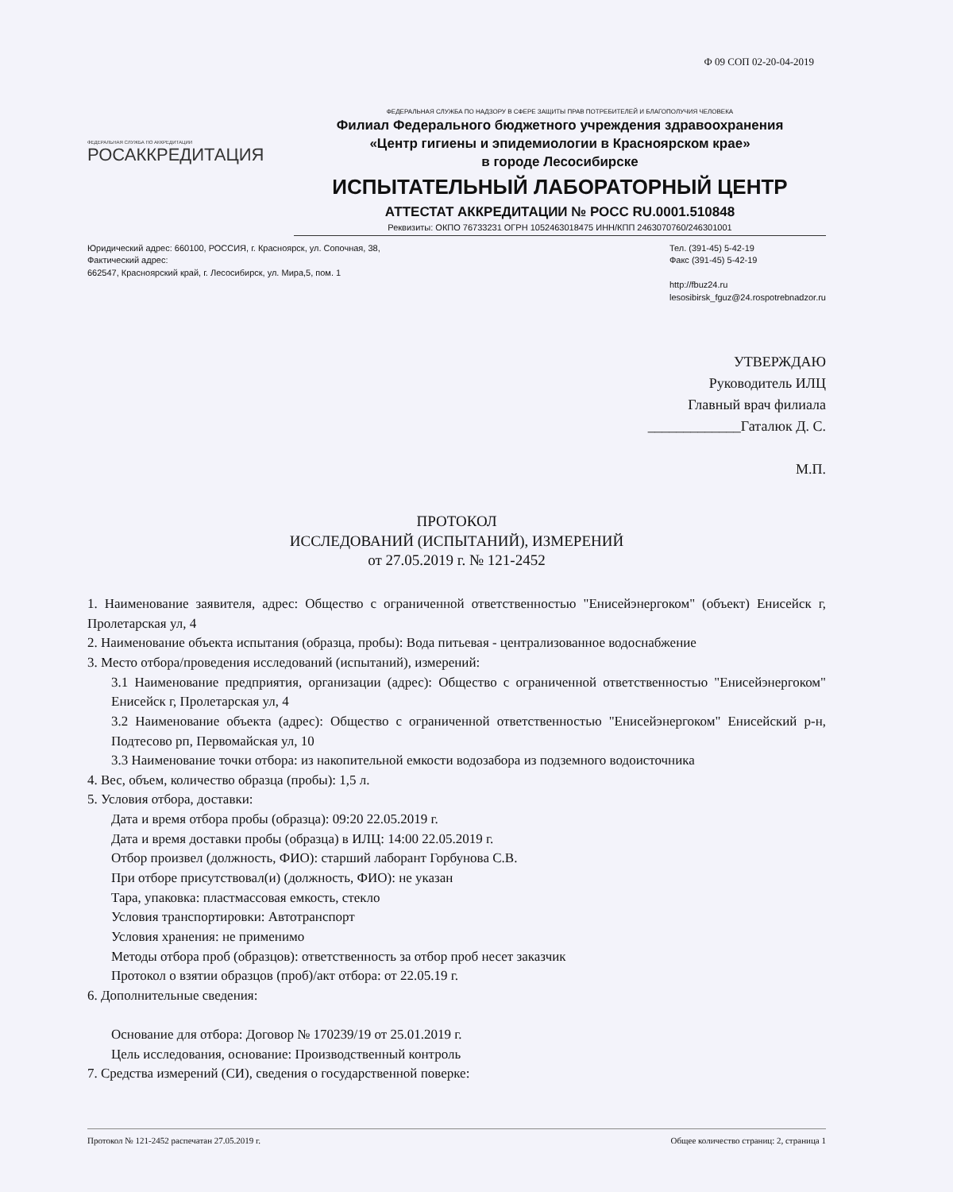Ф 09 СОП 02-20-04-2019
ФЕДЕРАЛЬНАЯ СЛУЖБА ПО АККРЕДИТАЦИИ
РОСАККРЕДИТАЦИЯ
ФЕДЕРАЛЬНАЯ СЛУЖБА ПО НАДЗОРУ В СФЕРЕ ЗАЩИТЫ ПРАВ ПОТРЕБИТЕЛЕЙ И БЛАГОПОЛУЧИЯ ЧЕЛОВЕКА
Филиал Федерального бюджетного учреждения здравоохранения
«Центр гигиены и эпидемиологии в Красноярском крае»
в городе Лесосибирске
ИСПЫТАТЕЛЬНЫЙ ЛАБОРАТОРНЫЙ ЦЕНТР
АТТЕСТАТ АККРЕДИТАЦИИ № РОСС RU.0001.510848
Реквизиты: ОКПО 76733231 ОГРН 1052463018475 ИНН/КПП 2463070760/246301001
Юридический адрес: 660100, РОССИЯ, г. Красноярск, ул. Сопочная, 38,
Фактический адрес:
662547, Красноярский край, г. Лесосибирск, ул. Мира,5, пом. 1
Тел. (391-45) 5-42-19
Факс (391-45) 5-42-19
http://fbuz24.ru
lesosibirsk_fguz@24.rospotrebnadzor.ru
УТВЕРЖДАЮ
Руководитель ИЛЦ
Главный врач филиала
_____________Гаталюк Д. С.
М.П.
ПРОТОКОЛ
ИССЛЕДОВАНИЙ (ИСПЫТАНИЙ), ИЗМЕРЕНИЙ
от 27.05.2019 г. № 121-2452
1. Наименование заявителя, адрес: Общество с ограниченной ответственностью "Енисейэнергоком" (объект) Енисейск г, Пролетарская ул, 4
2. Наименование объекта испытания (образца, пробы): Вода питьевая - централизованное водоснабжение
3. Место отбора/проведения исследований (испытаний), измерений:
3.1 Наименование предприятия, организации (адрес): Общество с ограниченной ответственностью "Енисейэнергоком" Енисейск г, Пролетарская ул, 4
3.2 Наименование объекта (адрес): Общество с ограниченной ответственностью "Енисейэнергоком" Енисейский р-н, Подтесово рп, Первомайская ул, 10
3.3 Наименование точки отбора: из накопительной емкости водозабора из подземного водоисточника
4. Вес, объем, количество образца (пробы): 1,5 л.
5. Условия отбора, доставки:
Дата и время отбора пробы (образца): 09:20 22.05.2019 г.
Дата и время доставки пробы (образца) в ИЛЦ: 14:00 22.05.2019 г.
Отбор произвел (должность, ФИО): старший лаборант Горбунова С.В.
При отборе присутствовал(и) (должность, ФИО): не указан
Тара, упаковка: пластмассовая емкость, стекло
Условия транспортировки: Автотранспорт
Условия хранения: не применимо
Методы отбора проб (образцов): ответственность за отбор проб несет заказчик
Протокол о взятии образцов (проб)/акт отбора: от 22.05.19 г.
6. Дополнительные сведения:
Основание для отбора: Договор № 170239/19 от 25.01.2019 г.
Цель исследования, основание: Производственный контроль
7. Средства измерений (СИ), сведения о государственной поверке:
Протокол № 121-2452 распечатан 27.05.2019 г. Общее количество страниц: 2, страница 1